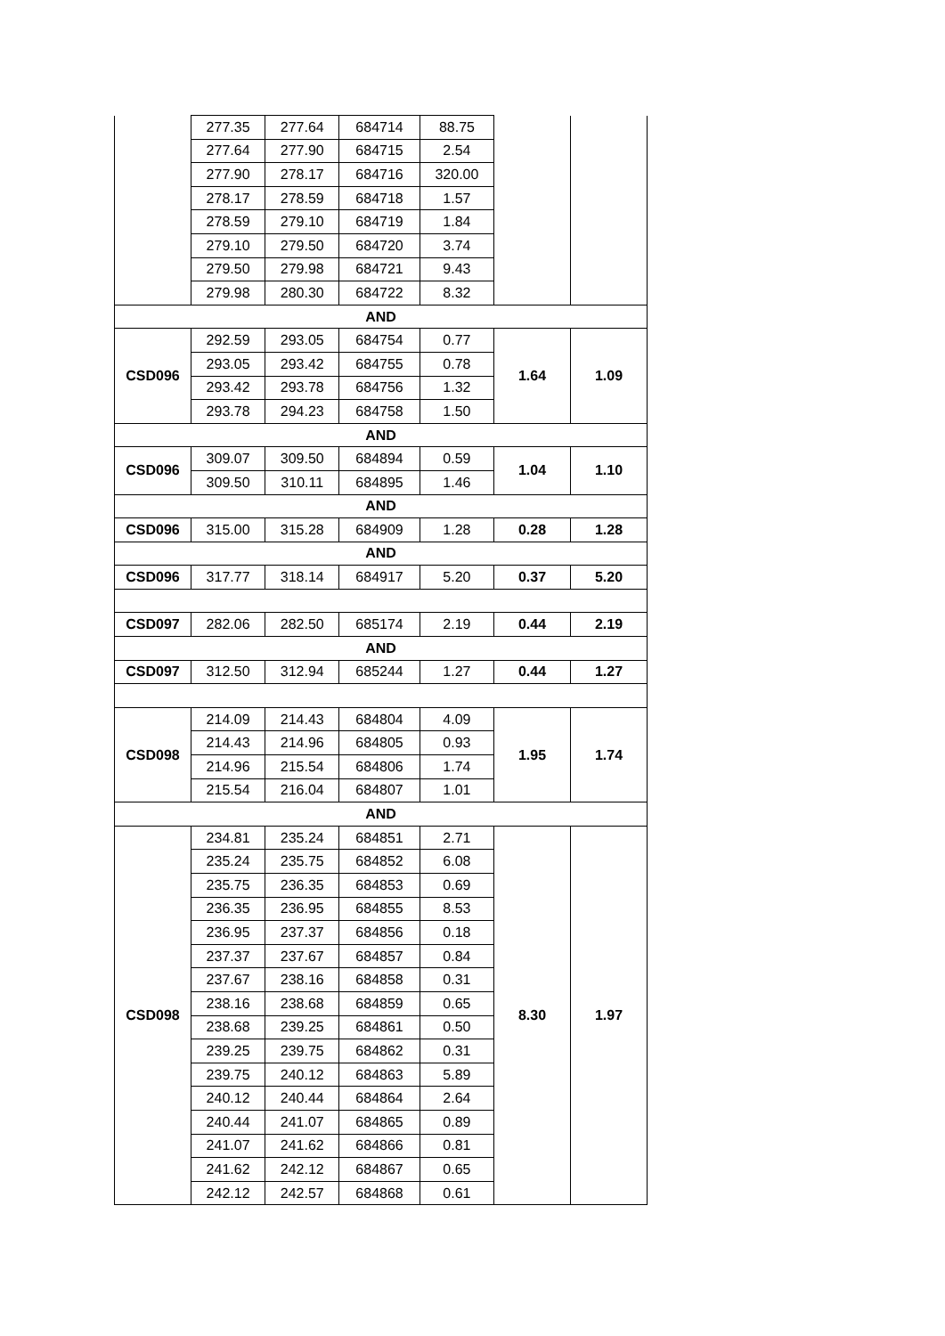| | 277.35 | 277.64 | 684714 | 88.75 | | |
| | 277.64 | 277.90 | 684715 | 2.54 | | |
| | 277.90 | 278.17 | 684716 | 320.00 | | |
| | 278.17 | 278.59 | 684718 | 1.57 | | |
| | 278.59 | 279.10 | 684719 | 1.84 | | |
| | 279.10 | 279.50 | 684720 | 3.74 | | |
| | 279.50 | 279.98 | 684721 | 9.43 | | |
| | 279.98 | 280.30 | 684722 | 8.32 | | |
| AND | | | | | | |
| CSD096 | 292.59 | 293.05 | 684754 | 0.77 | 1.64 | 1.09 |
| | 293.05 | 293.42 | 684755 | 0.78 | | |
| | 293.42 | 293.78 | 684756 | 1.32 | | |
| | 293.78 | 294.23 | 684758 | 1.50 | | |
| AND | | | | | | |
| CSD096 | 309.07 | 309.50 | 684894 | 0.59 | 1.04 | 1.10 |
| | 309.50 | 310.11 | 684895 | 1.46 | | |
| AND | | | | | | |
| CSD096 | 315.00 | 315.28 | 684909 | 1.28 | 0.28 | 1.28 |
| AND | | | | | | |
| CSD096 | 317.77 | 318.14 | 684917 | 5.20 | 0.37 | 5.20 |
| CSD097 | 282.06 | 282.50 | 685174 | 2.19 | 0.44 | 2.19 |
| AND | | | | | | |
| CSD097 | 312.50 | 312.94 | 685244 | 1.27 | 0.44 | 1.27 |
| CSD098 | 214.09 | 214.43 | 684804 | 4.09 | 1.95 | 1.74 |
| | 214.43 | 214.96 | 684805 | 0.93 | | |
| | 214.96 | 215.54 | 684806 | 1.74 | | |
| | 215.54 | 216.04 | 684807 | 1.01 | | |
| AND | | | | | | |
| CSD098 | 234.81 | 235.24 | 684851 | 2.71 | 8.30 | 1.97 |
| | 235.24 | 235.75 | 684852 | 6.08 | | |
| | 235.75 | 236.35 | 684853 | 0.69 | | |
| | 236.35 | 236.95 | 684855 | 8.53 | | |
| | 236.95 | 237.37 | 684856 | 0.18 | | |
| | 237.37 | 237.67 | 684857 | 0.84 | | |
| | 237.67 | 238.16 | 684858 | 0.31 | | |
| | 238.16 | 238.68 | 684859 | 0.65 | | |
| | 238.68 | 239.25 | 684861 | 0.50 | | |
| | 239.25 | 239.75 | 684862 | 0.31 | | |
| | 239.75 | 240.12 | 684863 | 5.89 | | |
| | 240.12 | 240.44 | 684864 | 2.64 | | |
| | 240.44 | 241.07 | 684865 | 0.89 | | |
| | 241.07 | 241.62 | 684866 | 0.81 | | |
| | 241.62 | 242.12 | 684867 | 0.65 | | |
| | 242.12 | 242.57 | 684868 | 0.61 | | |